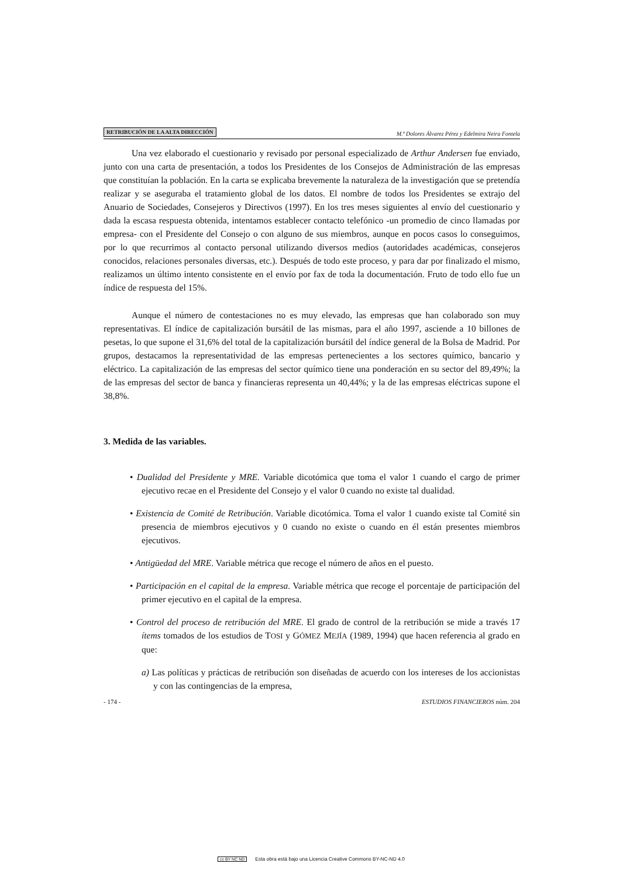RETRIBUCIÓN DE LA ALTA DIRECCIÓN M.ª Dolores Álvarez Pérez y Edelmira Neira Fontela
Una vez elaborado el cuestionario y revisado por personal especializado de Arthur Andersen fue enviado, junto con una carta de presentación, a todos los Presidentes de los Consejos de Administración de las empresas que constituían la población. En la carta se explicaba brevemente la naturaleza de la investigación que se pretendía realizar y se aseguraba el tratamiento global de los datos. El nombre de todos los Presidentes se extrajo del Anuario de Sociedades, Consejeros y Directivos (1997). En los tres meses siguientes al envío del cuestionario y dada la escasa respuesta obtenida, intentamos establecer contacto telefónico -un promedio de cinco llamadas por empresa- con el Presidente del Consejo o con alguno de sus miembros, aunque en pocos casos lo conseguimos, por lo que recurrimos al contacto personal utilizando diversos medios (autoridades académicas, consejeros conocidos, relaciones personales diversas, etc.). Después de todo este proceso, y para dar por finalizado el mismo, realizamos un último intento consistente en el envío por fax de toda la documentación. Fruto de todo ello fue un índice de respuesta del 15%.
Aunque el número de contestaciones no es muy elevado, las empresas que han colaborado son muy representativas. El índice de capitalización bursátil de las mismas, para el año 1997, asciende a 10 billones de pesetas, lo que supone el 31,6% del total de la capitalización bursátil del índice general de la Bolsa de Madrid. Por grupos, destacamos la representatividad de las empresas pertenecientes a los sectores químico, bancario y eléctrico. La capitalización de las empresas del sector químico tiene una ponderación en su sector del 89,49%; la de las empresas del sector de banca y financieras representa un 40,44%; y la de las empresas eléctricas supone el 38,8%.
3. Medida de las variables.
• Dualidad del Presidente y MRE. Variable dicotómica que toma el valor 1 cuando el cargo de primer ejecutivo recae en el Presidente del Consejo y el valor 0 cuando no existe tal dualidad.
• Existencia de Comité de Retribución. Variable dicotómica. Toma el valor 1 cuando existe tal Comité sin presencia de miembros ejecutivos y 0 cuando no existe o cuando en él están presentes miembros ejecutivos.
• Antigüedad del MRE. Variable métrica que recoge el número de años en el puesto.
• Participación en el capital de la empresa. Variable métrica que recoge el porcentaje de participación del primer ejecutivo en el capital de la empresa.
• Control del proceso de retribución del MRE. El grado de control de la retribución se mide a través 17 ítems tomados de los estudios de TOSI y GÓMEZ MEJÍA (1989, 1994) que hacen referencia al grado en que:
a) Las políticas y prácticas de retribución son diseñadas de acuerdo con los intereses de los accionistas y con las contingencias de la empresa,
- 174 - ESTUDIOS FINANCIEROS núm. 204
cc BY NC ND Esta obra está bajo una Licencia Creative Commons BY-NC-ND 4.0